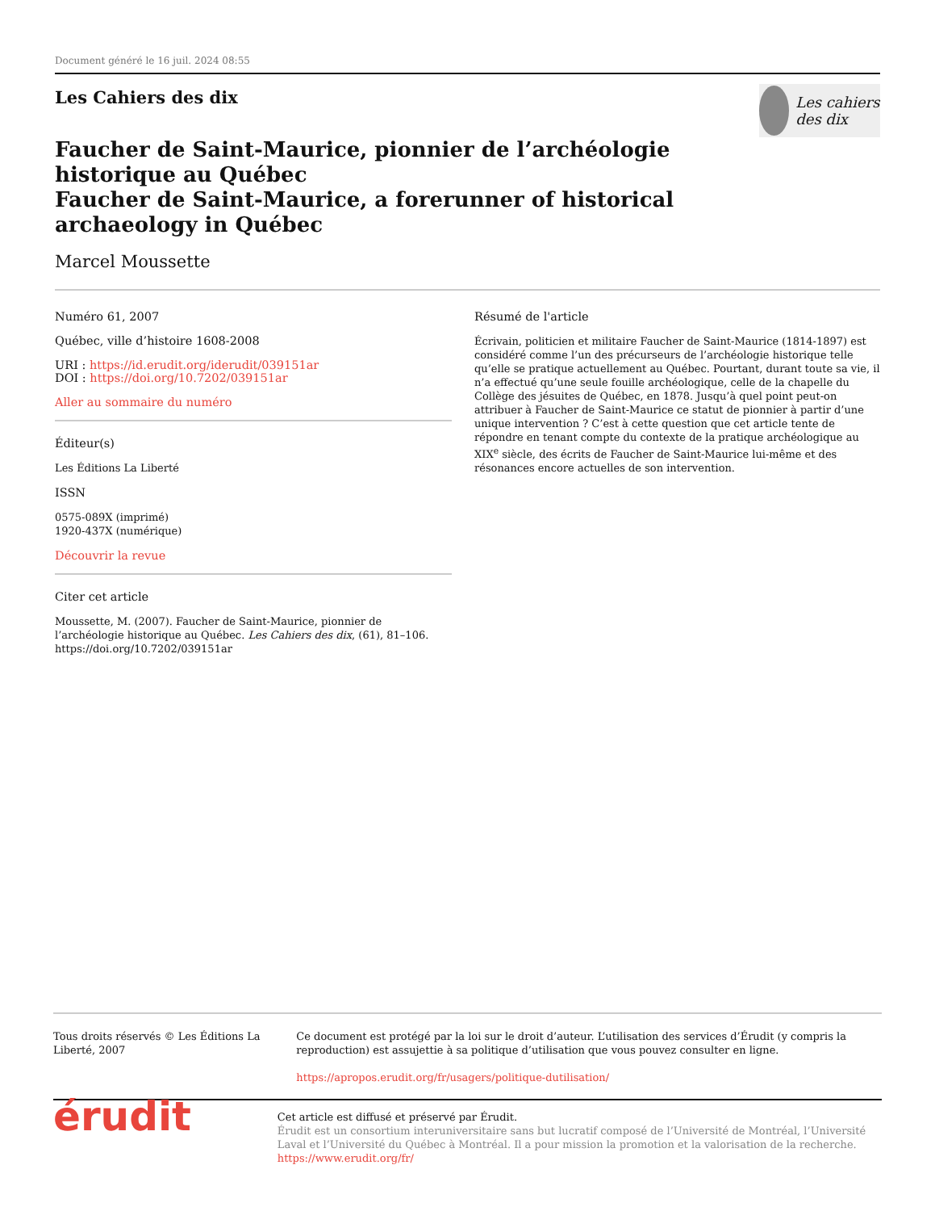Document généré le 16 juil. 2024 08:55
Les Cahiers des dix
Les cahiers des dix
Faucher de Saint-Maurice, pionnier de l’archéologie historique au Québec
Faucher de Saint-Maurice, a forerunner of historical archaeology in Québec
Marcel Moussette
Numéro 61, 2007
Québec, ville d’histoire 1608-2008
URI : https://id.erudit.org/iderudit/039151ar
DOI : https://doi.org/10.7202/039151ar
Aller au sommaire du numéro
Éditeur(s)
Les Éditions La Liberté
ISSN
0575-089X (imprimé)
1920-437X (numérique)
Découvrir la revue
Citer cet article
Moussette, M. (2007). Faucher de Saint-Maurice, pionnier de l’archéologie historique au Québec. Les Cahiers des dix, (61), 81–106. https://doi.org/10.7202/039151ar
Résumé de l'article
Écrivain, politicien et militaire Faucher de Saint-Maurice (1814-1897) est considéré comme l’un des précurseurs de l’archéologie historique telle qu’elle se pratique actuellement au Québec. Pourtant, durant toute sa vie, il n’a effectué qu’une seule fouille archéologique, celle de la chapelle du Collège des jésuites de Québec, en 1878. Jusqu’à quel point peut-on attribuer à Faucher de Saint-Maurice ce statut de pionnier à partir d’une unique intervention ? C’est à cette question que cet article tente de répondre en tenant compte du contexte de la pratique archéologique au XIX<sup>e</sup> siècle, des écrits de Faucher de Saint-Maurice lui-même et des résonances encore actuelles de son intervention.
Tous droits réservés © Les Éditions La Liberté, 2007 Ce document est protégé par la loi sur le droit d’auteur. L’utilisation des services d’Érudit (y compris la reproduction) est assujettie à sa politique d’utilisation que vous pouvez consulter en ligne.
https://apropos.erudit.org/fr/usagers/politique-dutilisation/
érudit
Cet article est diffusé et préservé par Érudit.
Érudit est un consortium interuniversitaire sans but lucratif composé de l’Université de Montréal, l’Université Laval et l’Université du Québec à Montréal. Il a pour mission la promotion et la valorisation de la recherche.
https://www.erudit.org/fr/